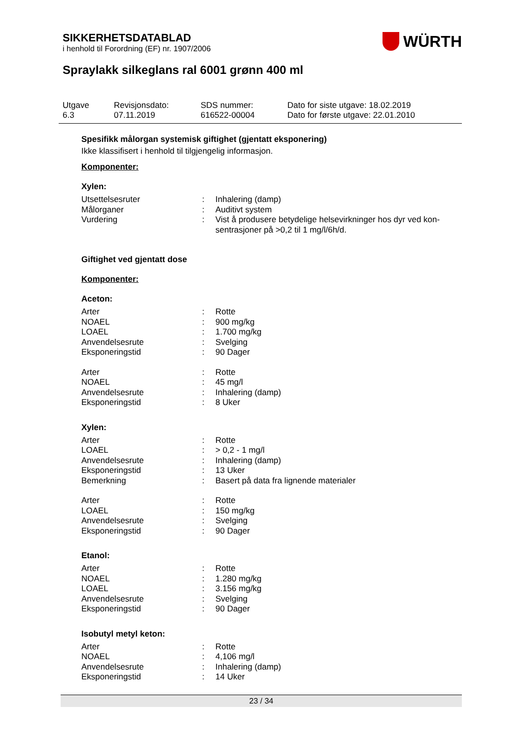SIKKERHETSDATABLAD
i henhold til Forordning (EF) nr. 1907/2006
WÜRTH
Spraylakk silkeglans ral 6001 grønn 400 ml
Utgave
6.3
Revisjonsdato:
07.11.2019
SDS nummer:
616522-00004
Dato for siste utgave: 18.02.2019
Dato for første utgave: 22.01.2010
Spesifikk målorgan systemisk giftighet (gjentatt eksponering)
Ikke klassifisert i henhold til tilgjengelig informasjon.
Komponenter:
Xylen:
| Utsettelsesruter | : | Inhalering (damp) |
| Målorganer | : | Auditivt system |
| Vurdering | : | Vist å produsere betydelige helsevirkninger hos dyr ved kon- sentrasjoner på >0,2 til 1 mg/l/6h/d. |
Giftighet ved gjentatt dose
Komponenter:
Aceton:
| Arter | : | Rotte |
| NOAEL | : | 900 mg/kg |
| LOAEL | : | 1.700 mg/kg |
| Anvendelsesrute | : | Svelging |
| Eksponeringstid | : | 90 Dager |
| Arter | : | Rotte |
| NOAEL | : | 45 mg/l |
| Anvendelsesrute | : | Inhalering (damp) |
| Eksponeringstid | : | 8 Uker |
Xylen:
| Arter | : | Rotte |
| LOAEL | : | > 0,2 - 1 mg/l |
| Anvendelsesrute | : | Inhalering (damp) |
| Eksponeringstid | : | 13 Uker |
| Bemerkning | : | Basert på data fra lignende materialer |
| Arter | : | Rotte |
| LOAEL | : | 150 mg/kg |
| Anvendelsesrute | : | Svelging |
| Eksponeringstid | : | 90 Dager |
Etanol:
| Arter | : | Rotte |
| NOAEL | : | 1.280 mg/kg |
| LOAEL | : | 3.156 mg/kg |
| Anvendelsesrute | : | Svelging |
| Eksponeringstid | : | 90 Dager |
Isobutyl metyl keton:
| Arter | : | Rotte |
| NOAEL | : | 4,106 mg/l |
| Anvendelsesrute | : | Inhalering (damp) |
| Eksponeringstid | : | 14 Uker |
23 / 34